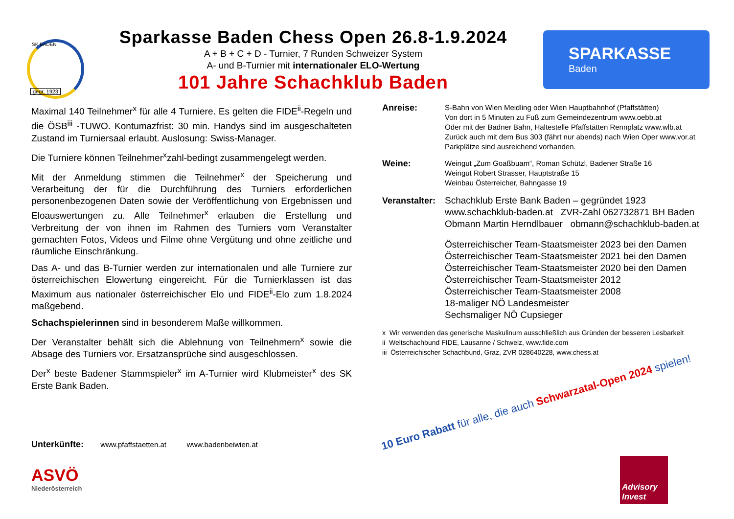SK BADEN
gegr. 1923
Sparkasse Baden Chess Open 26.8-1.9.2024
A + B + C + D - Turnier, 7 Runden Schweizer System
A- und B-Turnier mit internationaler ELO-Wertung
101 Jahre Schachklub Baden
SPARKASSE
Baden
Maximal 140 Teilnehmer<sup>x</sup> für alle 4 Turniere. Es gelten die FIDE<sup>ii</sup>-Regeln und die ÖSB<sup>iii</sup> -TUWO. Kontumazfrist: 30 min. Handys sind im ausgeschalteten Zustand im Turniersaal erlaubt. Auslosung: Swiss-Manager.
Die Turniere können Teilnehmer<sup>x</sup>zahl-bedingt zusammengelegt werden.
Mit der Anmeldung stimmen die Teilnehmer<sup>x</sup> der Speicherung und Verarbeitung der für die Durchführung des Turniers erforderlichen personenbezogenen Daten sowie der Veröffentlichung von Ergebnissen und Eloauswertungen zu. Alle Teilnehmer<sup>x</sup> erlauben die Erstellung und Verbreitung der von ihnen im Rahmen des Turniers vom Veranstalter gemachten Fotos, Videos und Filme ohne Vergütung und ohne zeitliche und räumliche Einschränkung.
Das A- und das B-Turnier werden zur internationalen und alle Turniere zur österreichischen Elowertung eingereicht. Für die Turnierklassen ist das Maximum aus nationaler österreichischer Elo und FIDE<sup>ii</sup>-Elo zum 1.8.2024 maßgebend.
Schachspielerinnen sind in besonderem Maße willkommen.
Der Veranstalter behält sich die Ablehnung von Teilnehmern<sup>x</sup> sowie die Absage des Turniers vor. Ersatzansprüche sind ausgeschlossen.
Der<sup>x</sup> beste Badener Stammspieler<sup>x</sup> im A-Turnier wird Klubmeister<sup>x</sup> des SK Erste Bank Baden.
Anreise:
S-Bahn von Wien Meidling oder Wien Hauptbahnhof (Pfaffstätten)
Von dort in 5 Minuten zu Fuß zum Gemeindezentrum www.oebb.at
Oder mit der Badner Bahn, Haltestelle Pfaffstätten Rennplatz www.wlb.at
Zurück auch mit dem Bus 303 (fährt nur abends) nach Wien Oper www.vor.at
Parkplätze sind ausreichend vorhanden.
Weine:
Weingut „Zum Goaßbuam“, Roman Schützl, Badener Straße 16
Weingut Robert Strasser, Hauptstraße 15
Weinbau Österreicher, Bahngasse 19
Veranstalter:
Schachklub Erste Bank Baden – gegründet 1923
www.schachklub-baden.at ZVR-Zahl 062732871 BH Baden
Obmann Martin Herndlbauer obmann@schachklub-baden.at
Österreichischer Team-Staatsmeister 2023 bei den Damen
Österreichischer Team-Staatsmeister 2021 bei den Damen
Österreichischer Team-Staatsmeister 2020 bei den Damen
Österreichischer Team-Staatsmeister 2012
Österreichischer Team-Staatsmeister 2008
18-maliger NÖ Landesmeister
Sechsmaliger NÖ Cupsieger
x Wir verwenden das generische Maskulinum ausschließlich aus Gründen der besseren Lesbarkeit
ii Weltschachbund FIDE, Lausanne / Schweiz, www.fide.com
iii Österreichischer Schachbund, Graz, ZVR 028640228, www.chess.at
Unterkünfte: www.pfaffstaetten.at www.badenbeiwien.at
ASVÖ
Niederösterreich
10 Euro Rabatt für alle, die auch Schwarzatal-Open 2024 spielen!
Advisory Invest